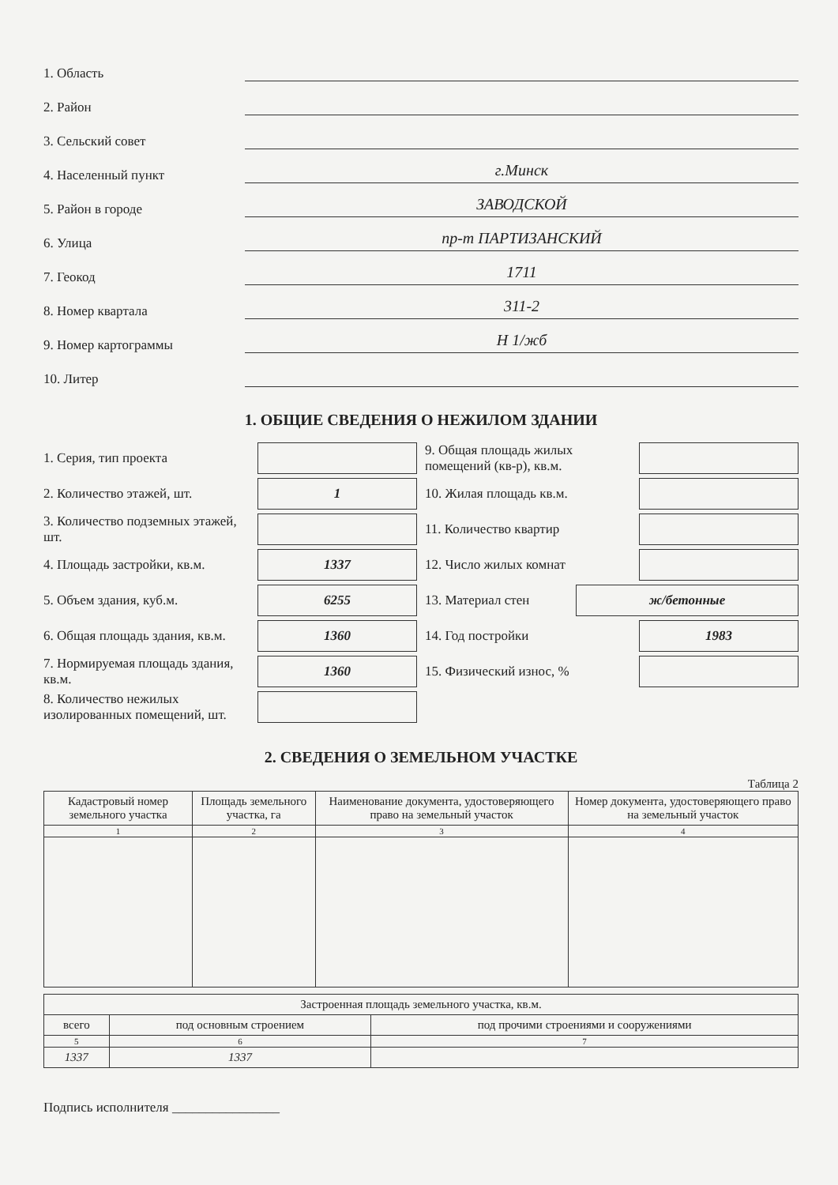1. Область
2. Район
3. Сельский совет
4. Населенный пункт г.Минск
5. Район в городе ЗАВОДСКОЙ
6. Улица пр-т ПАРТИЗАНСКИЙ
7. Геокод 1711
8. Номер квартала 311-2
9. Номер картограммы Н 1/жб
10. Литер
1. ОБЩИЕ СВЕДЕНИЯ О НЕЖИЛОМ ЗДАНИИ
1. Серия, тип проекта
2. Количество этажей, шт. 1
3. Количество подземных этажей, шт.
4. Площадь застройки, кв.м. 1337
5. Объем здания, куб.м. 6255
6. Общая площадь здания, кв.м. 1360
7. Нормируемая площадь здания, кв.м. 1360
8. Количество нежилых изолированных помещений, шт.
9. Общая площадь жилых помещений (кв-р), кв.м.
10. Жилая площадь кв.м.
11. Количество квартир
12. Число жилых комнат
13. Материал стен ж/бетонные
14. Год постройки 1983
15. Физический износ, %
2. СВЕДЕНИЯ О ЗЕМЕЛЬНОМ УЧАСТКЕ
Таблица 2
| Кадастровый номер земельного участка | Площадь земельного участка, га | Наименование документа, удостоверяющего право на земельный участок | Номер документа, удостоверяющего право на земельный участок |
| --- | --- | --- | --- |
| 1 | 2 | 3 | 4 |
| Застроенная площадь земельного участка, кв.м. | | |
| --- | --- | --- |
| всего | под основным строением | под прочими строениями и сооружениями |
| 5 | 6 | 7 |
| 1337 | 1337 | |
Подпись исполнителя ________________